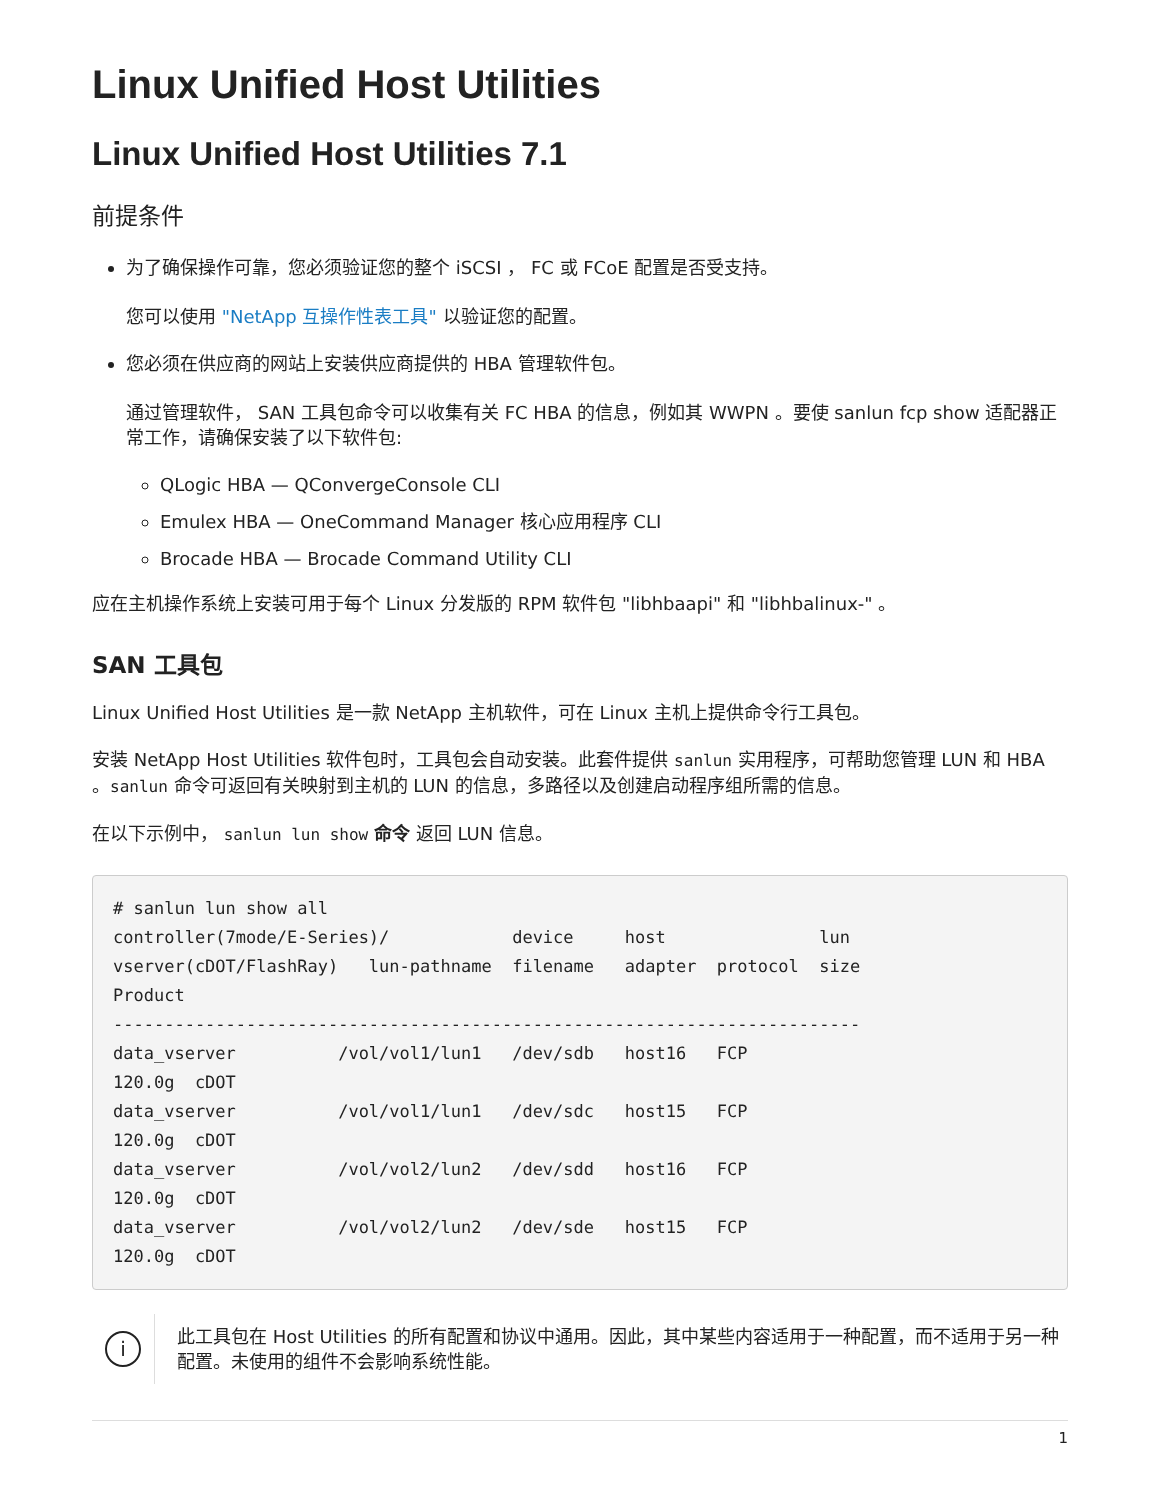Linux Unified Host Utilities
Linux Unified Host Utilities 7.1
前提条件
为了确保操作可靠，您必须验证您的整个 iSCSI ， FC 或 FCoE 配置是否受支持。
您可以使用 "NetApp 互操作性表工具" 以验证您的配置。
您必须在供应商的网站上安装供应商提供的 HBA 管理软件包。
通过管理软件， SAN 工具包命令可以收集有关 FC HBA 的信息，例如其 WWPN 。要使 sanlun fcp show 适配器正常工作，请确保安装了以下软件包:
QLogic HBA — QConvergeConsole CLI
Emulex HBA — OneCommand Manager 核心应用程序 CLI
Brocade HBA — Brocade Command Utility CLI
应在主机操作系统上安装可用于每个 Linux 分发版的 RPM 软件包 "libhbaapi" 和 "libhbalinux-" 。
SAN 工具包
Linux Unified Host Utilities 是一款 NetApp 主机软件，可在 Linux 主机上提供命令行工具包。
安装 NetApp Host Utilities 软件包时，工具包会自动安装。此套件提供 sanlun 实用程序，可帮助您管理 LUN 和 HBA 。sanlun 命令可返回有关映射到主机的 LUN 的信息，多路径以及创建启动程序组所需的信息。
在以下示例中， sanlun lun show 命令 返回 LUN 信息。
# sanlun lun show all
controller(7mode/E-Series)/            device     host               lun
vserver(cDOT/FlashRay)   lun-pathname  filename   adapter  protocol  size
Product
-------------------------------------------------------------------------
data_vserver          /vol/vol1/lun1   /dev/sdb   host16   FCP
120.0g  cDOT
data_vserver          /vol/vol1/lun1   /dev/sdc   host15   FCP
120.0g  cDOT
data_vserver          /vol/vol2/lun2   /dev/sdd   host16   FCP
120.0g  cDOT
data_vserver          /vol/vol2/lun2   /dev/sde   host15   FCP
120.0g  cDOT
i
此工具包在 Host Utilities 的所有配置和协议中通用。因此，其中某些内容适用于一种配置，而不适用于另一种配置。未使用的组件不会影响系统性能。
1